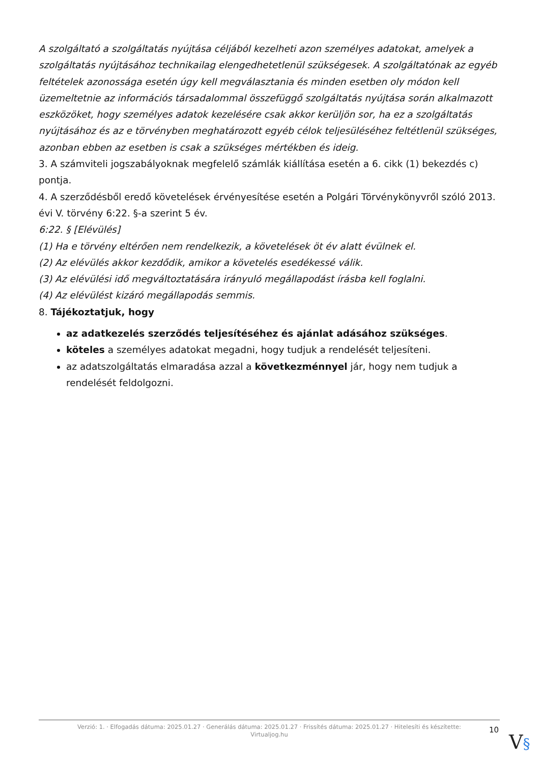A szolgáltató a szolgáltatás nyújtása céljából kezelheti azon személyes adatokat, amelyek a szolgáltatás nyújtásához technikailag elengedhetetlenül szükségesek. A szolgáltatónak az egyéb feltételek azonossága esetén úgy kell megválasztania és minden esetben oly módon kell üzemeltetnie az információs társadalommal összefüggő szolgáltatás nyújtása során alkalmazott eszközöket, hogy személyes adatok kezelésére csak akkor kerüljön sor, ha ez a szolgáltatás nyújtásához és az e törvényben meghatározott egyéb célok teljesüléséhez feltétlenül szükséges, azonban ebben az esetben is csak a szükséges mértékben és ideig.
3. A számviteli jogszabályoknak megfelelő számlák kiállítása esetén a 6. cikk (1) bekezdés c) pontja.
4. A szerződésből eredő követelések érvényesítése esetén a Polgári Törvénykönyvről szóló 2013. évi V. törvény 6:22. §-a szerint 5 év.
6:22. § [Elévülés]
(1) Ha e törvény eltérően nem rendelkezik, a követelések öt év alatt évülnek el.
(2) Az elévülés akkor kezdődik, amikor a követelés esedékessé válik.
(3) Az elévülési idő megváltoztatására irányuló megállapodást írásba kell foglalni.
(4) Az elévülést kizáró megállapodás semmis.
8. Tájékoztatjuk, hogy
az adatkezelés szerződés teljesítéséhez és ajánlat adásához szükséges.
köteles a személyes adatokat megadni, hogy tudjuk a rendelését teljesíteni.
az adatszolgáltatás elmaradása azzal a következménnyel jár, hogy nem tudjuk a rendelését feldolgozni.
Verzió: 1. · Elfogadás dátuma: 2025.01.27 · Generálás dátuma: 2025.01.27 · Frissítés dátuma: 2025.01.27 · Hitelesíti és készítette: Virtualjog.hu
10
V§